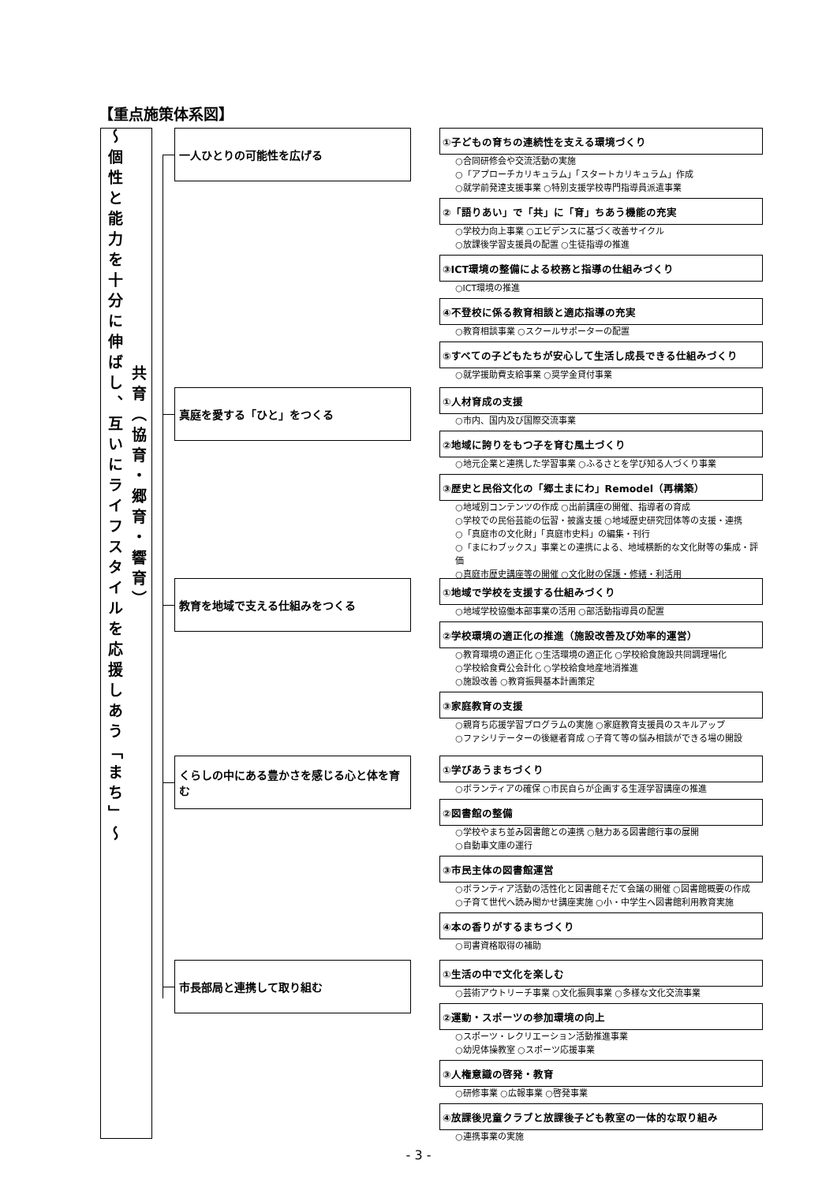【重点施策体系図】
～個性と能力を十分に伸ばし、互いにライフスタイルを応援しあう「まち」～
共育（協育・郷育・響育）
一人ひとりの可能性を広げる
①子どもの育ちの連続性を支える環境づくり
○合同研修会や交流活動の実施
○「アプローチカリキュラム」「スタートカリキュラム」作成
○就学前発達支援事業 ○特別支援学校専門指導員派遣事業
②「語りあい」で「共」に「育」ちあう機能の充実
○学校力向上事業 ○エビデンスに基づく改善サイクル
○放課後学習支援員の配置 ○生徒指導の推進
③ICT環境の整備による校務と指導の仕組みづくり
○ICT環境の推進
④不登校に係る教育相談と適応指導の充実
○教育相談事業 ○スクールサポーターの配置
⑤すべての子どもたちが安心して生活し成長できる仕組みづくり
○就学援助費支給事業 ○奨学金貸付事業
真庭を愛する「ひと」をつくる
①人材育成の支援
○市内、国内及び国際交流事業
②地域に誇りをもつ子を育む風土づくり
○地元企業と連携した学習事業 ○ふるさとを学び知る人づくり事業
③歴史と民俗文化の「郷土まにわ」Remodel（再構築）
○地域別コンテンツの作成 ○出前講座の開催、指導者の育成
○学校での民俗芸能の伝習・披露支援 ○地域歴史研究団体等の支援・連携
○「真庭市の文化財」「真庭市史料」の編集・刊行
○「まにわブックス」事業との連携による、地域横断的な文化財等の集成・評価
○真庭市歴史講座等の開催 ○文化財の保護・修繕・利活用
教育を地域で支える仕組みをつくる
①地域で学校を支援する仕組みづくり
○地域学校協働本部事業の活用 ○部活動指導員の配置
②学校環境の適正化の推進（施設改善及び効率的運営）
○教育環境の適正化 ○生活環境の適正化 ○学校給食施設共同調理場化
○学校給食費公会計化 ○学校給食地産地消推進
○施設改善 ○教育振興基本計画策定
③家庭教育の支援
○親育ち応援学習プログラムの実施 ○家庭教育支援員のスキルアップ
○ファシリテーターの後継者育成 ○子育て等の悩み相談ができる場の開設
くらしの中にある豊かさを感じる心と体を育む
①学びあうまちづくり
○ボランティアの確保 ○市民自らが企画する生涯学習講座の推進
②図書館の整備
○学校やまち並み図書館との連携 ○魅力ある図書館行事の展開
○自動車文庫の運行
③市民主体の図書館運営
○ボランティア活動の活性化と図書館そだて会議の開催 ○図書館概要の作成
○子育て世代へ読み聞かせ講座実施 ○小・中学生へ図書館利用教育実施
④本の香りがするまちづくり
○司書資格取得の補助
市長部局と連携して取り組む
①生活の中で文化を楽しむ
○芸術アウトリーチ事業 ○文化振興事業 ○多様な文化交流事業
②運動・スポーツの参加環境の向上
○スポーツ・レクリエーション活動推進事業
○幼児体操教室 ○スポーツ応援事業
③人権意識の啓発・教育
○研修事業 ○広報事業 ○啓発事業
④放課後児童クラブと放課後子ども教室の一体的な取り組み
○連携事業の実施
- 3 -